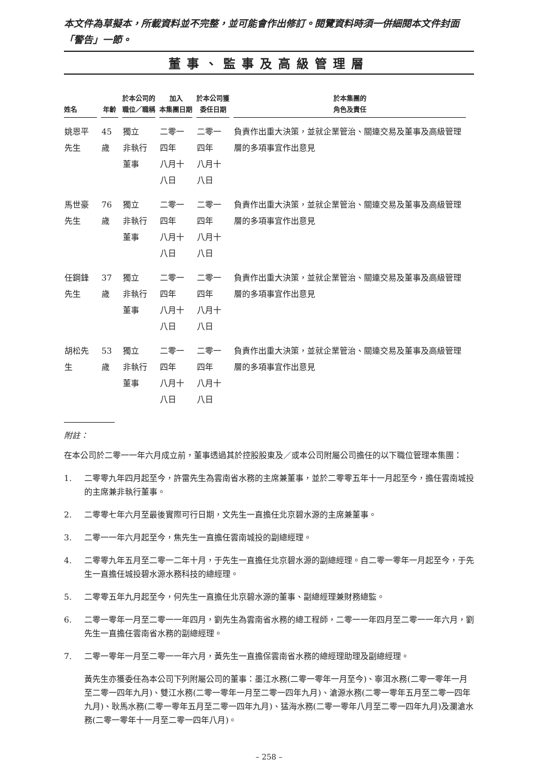本文件為草擬本，所載資料並不完整，並可能會作出修訂。閱覽資料時須一併細閱本文件封面「警告」一節。
董事、監事及高級管理層
| 姓名 | 年齡 | 於本公司的 職位／職稱 | 加入 本集團日期 | 於本公司獲 委任日期 | 於本集團的 角色及責任 |
| --- | --- | --- | --- | --- | --- |
| 姚恩平先生 | 45歲 | 獨立 非執行董事 | 二零一四年 八月十八日 | 二零一四年 八月十八日 | 負責作出重大決策，並就企業管治、關連交易及董事及高級管理層的多項事宜作出意見 |
| 馬世豪先生 | 76歲 | 獨立 非執行董事 | 二零一四年 八月十八日 | 二零一四年 八月十八日 | 負責作出重大決策，並就企業管治、關連交易及董事及高級管理層的多項事宜作出意見 |
| 任鋼鋒先生 | 37歲 | 獨立 非執行董事 | 二零一四年 八月十八日 | 二零一四年 八月十八日 | 負責作出重大決策，並就企業管治、關連交易及董事及高級管理層的多項事宜作出意見 |
| 胡松先生 | 53歲 | 獨立 非執行董事 | 二零一四年 八月十八日 | 二零一四年 八月十八日 | 負責作出重大決策，並就企業管治、關連交易及董事及高級管理層的多項事宜作出意見 |
附註：
在本公司於二零一一年六月成立前，董事透過其於控股股東及／或本公司附屬公司擔任的以下職位管理本集團：
1. 二零零九年四月起至今，許雷先生為雲南省水務的主席兼董事，並於二零零五年十一月起至今，擔任雲南城投的主席兼非執行董事。
2. 二零零七年六月至最後實際可行日期，文先生一直擔任北京碧水源的主席兼董事。
3. 二零一一年六月起至今，焦先生一直擔任雲南城投的副總經理。
4. 二零零九年五月至二零一二年十月，于先生一直擔任北京碧水源的副總經理。自二零一零年一月起至今，于先生一直擔任城投碧水源水務科技的總經理。
5. 二零零五年九月起至今，何先生一直擔任北京碧水源的董事、副總經理兼財務總監。
6. 二零一零年一月至二零一一年四月，劉先生為雲南省水務的總工程師，二零一一年四月至二零一一年六月，劉先生一直擔任雲南省水務的副總經理。
7. 二零一零年一月至二零一一年六月，黃先生一直擔保雲南省水務的總經理助理及副總經理。
黃先生亦獲委任為本公司下列附屬公司的董事：墨江水務(二零一零年一月至今)、寧洱水務(二零一零年一月至二零一四年九月)、雙江水務(二零一零年一月至二零一四年九月)、滄源水務(二零一零年五月至二零一四年九月)、耿馬水務(二零一零年五月至二零一四年九月)、猛海水務(二零一零年八月至二零一四年九月)及瀾滄水務(二零一零年十一月至二零一四年八月)。
– 258 –